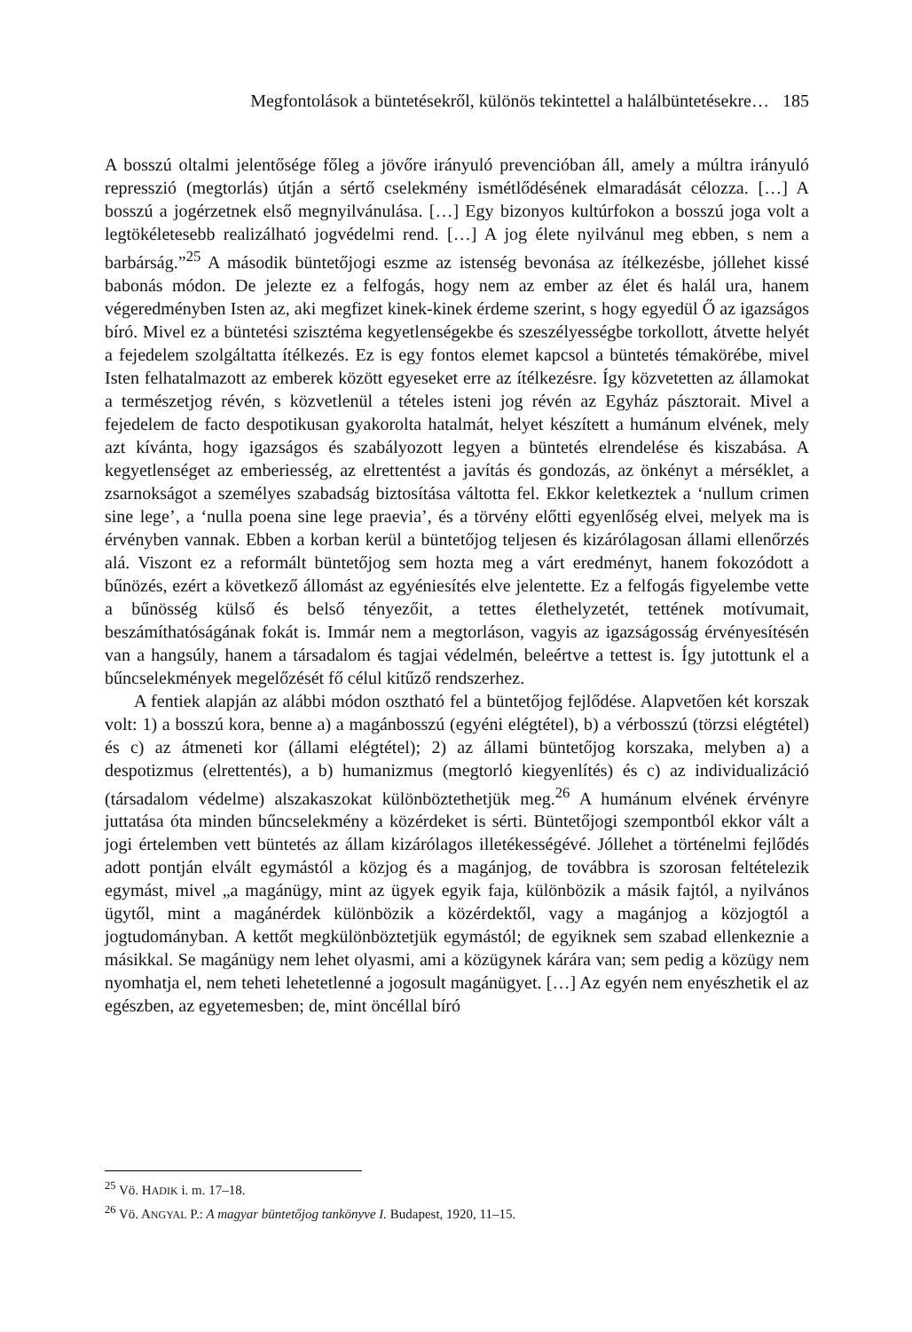Megfontolások a büntetésekről, különös tekintettel a halálbüntetésekre… 185
A bosszú oltalmi jelentősége főleg a jövőre irányuló prevencióban áll, amely a múltra irányuló represszió (megtorlás) útján a sértő cselekmény ismétlődésének elmaradását célozza. […] A bosszú a jogérzetnek első megnyilvánulása. […] Egy bizonyos kultúrfokon a bosszú joga volt a legtökéletesebb realizálható jogvédelmi rend. […] A jog élete nyilvánul meg ebben, s nem a barbárság.”<sup>25</sup> A második büntetőjogi eszme az istenség bevonása az ítélkezésbe, jóllehet kissé babonás módon. De jelezte ez a felfogás, hogy nem az ember az élet és halál ura, hanem végeredményben Isten az, aki megfizet kinek-kinek érdeme szerint, s hogy egyedül Ő az igazságos bíró. Mivel ez a büntetési szisztéma kegyetlenségekbe és szeszélyességbe torkollott, átvette helyét a fejedelem szolgáltatta ítélkezés. Ez is egy fontos elemet kapcsol a büntetés témakörébe, mivel Isten felhatalmazott az emberek között egyeseket erre az ítélkezésre. Így közvetetten az államokat a természetjog révén, s közvetlenül a tételes isteni jog révén az Egyház pásztorait. Mivel a fejedelem de facto despotikusan gyakorolta hatalmát, helyet készített a humánum elvének, mely azt kívánta, hogy igazságos és szabályozott legyen a büntetés elrendelése és kiszabása. A kegyetlenséget az emberiesség, az elrettentést a javítás és gondozás, az önkényt a mérséklet, a zsarnokságot a személyes szabadság biztosítása váltotta fel. Ekkor keletkeztek a ‘nullum crimen sine lege’, a ‘nulla poena sine lege praevia’, és a törvény előtti egyenlőség elvei, melyek ma is érvényben vannak. Ebben a korban kerül a büntetőjog teljesen és kizárólagosan állami ellenőrzés alá. Viszont ez a reformált büntetőjog sem hozta meg a várt eredményt, hanem fokozódott a bűnözés, ezért a következő állomást az egyéniesítés elve jelentette. Ez a felfogás figyelembe vette a bűnösség külső és belső tényezőit, a tettes élethelyzetét, tettének motívumait, beszámíthatóságának fokát is. Immár nem a megtorláson, vagyis az igazságosság érvényesítésén van a hangsúly, hanem a társadalom és tagjai védelmén, beleértve a tettest is. Így jutottunk el a bűncselekmények megelőzését fő célul kitűző rendszerhez.
A fentiek alapján az alábbi módon osztható fel a büntetőjog fejlődése. Alapvetően két korszak volt: 1) a bosszú kora, benne a) a magánbosszú (egyéni elégtétel), b) a vérbosszú (törzsi elégtétel) és c) az átmeneti kor (állami elégtétel); 2) az állami büntetőjog korszaka, melyben a) a despotizmus (elrettentés), a b) humanizmus (megtorló kiegyenlítés) és c) az individualizáció (társadalom védelme) alszakaszokat különböztethetjük meg.<sup>26</sup> A humánum elvének érvényre juttatása óta minden bűncselekmény a közérdeket is sérti. Büntetőjogi szempontból ekkor vált a jogi értelemben vett büntetés az állam kizárólagos illetékességévé. Jóllehet a történelmi fejlődés adott pontján elvált egymástól a közjog és a magánjog, de továbbra is szorosan feltételezik egymást, mivel „a magánügy, mint az ügyek egyik faja, különbözik a másik fajtól, a nyilvános ügytől, mint a magánérdek különbözik a közérdektől, vagy a magánjog a közjogtól a jogtudományban. A kettőt megkülönböztetjük egymástól; de egyiknek sem szabad ellenkeznie a másikkal. Se magánügy nem lehet olyasmi, ami a közügynek kárára van; sem pedig a közügy nem nyomhatja el, nem teheti lehetetlenné a jogosult magánügyet. […] Az egyén nem enyészhetik el az egészben, az egyetemesben; de, mint öncéllal bíró
<sup>25</sup> Vö. HADIK i. m. 17–18.
<sup>26</sup> Vö. ANGYAL P.: A magyar büntetőjog tankönyve I. Budapest, 1920, 11–15.